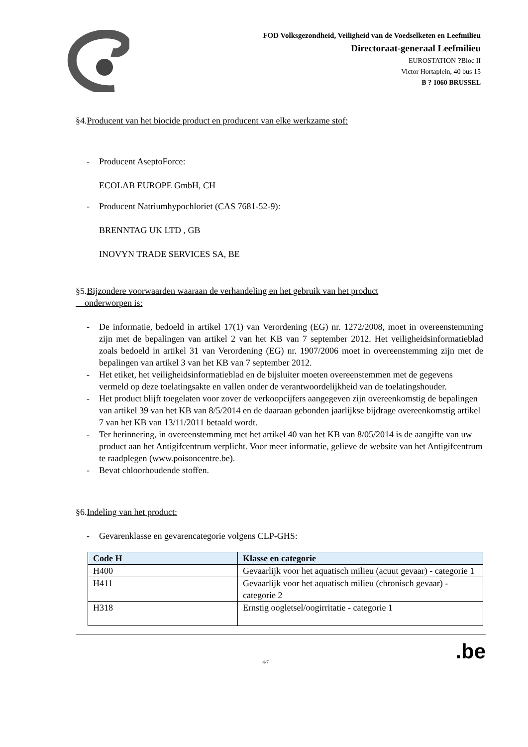FOD Volksgezondheid, Veiligheid van de Voedselketen en Leefmilieu
Directoraat-generaal Leefmilieu
EUROSTATION ?Bloc II
Victor Hortaplein, 40 bus 15
B ? 1060 BRUSSEL
§4.Producent van het biocide product en producent van elke werkzame stof:
- Producent AseptoForce:
ECOLAB EUROPE GmbH, CH
- Producent Natriumhypochloriet (CAS 7681-52-9):
BRENNTAG UK LTD , GB
INOVYN TRADE SERVICES SA, BE
§5.Bijzondere voorwaarden waaraan de verhandeling en het gebruik van het product
onderworpen is:
- De informatie, bedoeld in artikel 17(1) van Verordening (EG) nr. 1272/2008, moet in overeenstemming zijn met de bepalingen van artikel 2 van het KB van 7 september 2012. Het veiligheidsinformatieblad zoals bedoeld in artikel 31 van Verordening (EG) nr. 1907/2006 moet in overeenstemming zijn met de bepalingen van artikel 3 van het KB van 7 september 2012.
- Het etiket, het veiligheidsinformatieblad en de bijsluiter moeten overeenstemmen met de gegevens vermeld op deze toelatingsakte en vallen onder de verantwoordelijkheid van de toelatingshouder.
- Het product blijft toegelaten voor zover de verkoopcijfers aangegeven zijn overeenkomstig de bepalingen van artikel 39 van het KB van 8/5/2014 en de daaraan gebonden jaarlijkse bijdrage overeenkomstig artikel 7 van het KB van 13/11/2011 betaald wordt.
- Ter herinnering, in overeenstemming met het artikel 40 van het KB van 8/05/2014 is de aangifte van uw product aan het Antigifcentrum verplicht. Voor meer informatie, gelieve de website van het Antigifcentrum te raadplegen (www.poisoncentre.be).
- Bevat chloorhoudende stoffen.
§6.Indeling van het product:
- Gevarenklasse en gevarencategorie volgens CLP-GHS:
| Code H | Klasse en categorie |
| --- | --- |
| H400 | Gevaarlijk voor het aquatisch milieu (acuut gevaar) - categorie 1 |
| H411 | Gevaarlijk voor het aquatisch milieu (chronisch gevaar) - categorie 2 |
| H318 | Ernstig oogletsel/oogirritatie - categorie 1 |
4/7.be